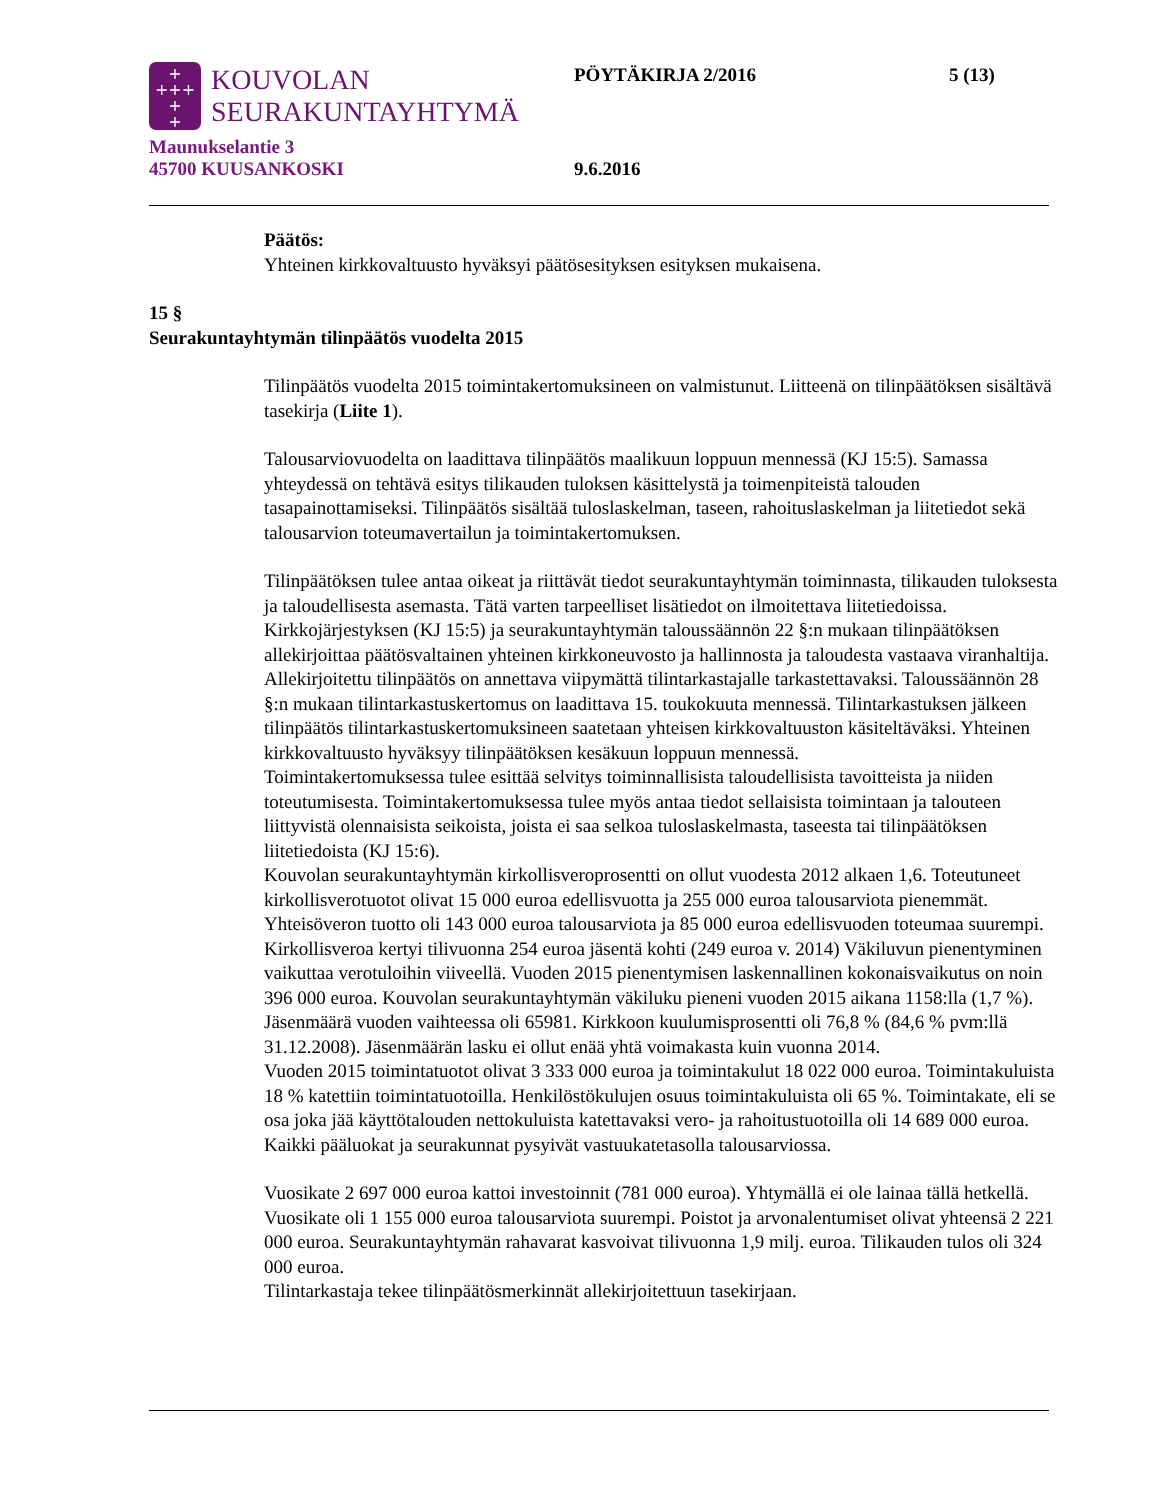+
+++
+
+
KOUVOLAN
SEURAKUNTAYHTYMÄ
PÖYTÄKIRJA 2/2016 5 (13)
Maunukselantie 3
45700 KUUSANKOSKI 9.6.2016
Päätös:
Yhteinen kirkkovaltuusto hyväksyi päätösesityksen esityksen mukaisena.
15 §
Seurakuntayhtymän tilinpäätös vuodelta 2015
Tilinpäätös vuodelta 2015 toimintakertomuksineen on valmistunut. Liitteenä on tilinpäätöksen sisältävä tasekirja (Liite 1).
Talousarviovuodelta on laadittava tilinpäätös maalikuun loppuun mennessä (KJ 15:5). Samassa yhteydessä on tehtävä esitys tilikauden tuloksen käsittelystä ja toimenpiteistä talouden tasapainottamiseksi. Tilinpäätös sisältää tuloslaskelman, taseen, rahoituslaskelman ja liitetiedot sekä talousarvion toteumavertailun ja toimintakertomuksen.
Tilinpäätöksen tulee antaa oikeat ja riittävät tiedot seurakuntayhtymän toiminnasta, tilikauden tuloksesta ja taloudellisesta asemasta. Tätä varten tarpeelliset lisätiedot on ilmoitettava liitetiedoissa. Kirkkojärjestyksen (KJ 15:5) ja seurakuntayhtymän taloussäännön 22 §:n mukaan tilinpäätöksen allekirjoittaa päätösvaltainen yhteinen kirkkoneuvosto ja hallinnosta ja taloudesta vastaava viranhaltija. Allekirjoitettu tilinpäätös on annettava viipymättä tilintarkastajalle tarkastettavaksi. Taloussäännön 28 §:n mukaan tilintarkastuskertomus on laadittava 15. toukokuuta mennessä. Tilintarkastuksen jälkeen tilinpäätös tilintarkastuskertomuksineen saatetaan yhteisen kirkkovaltuuston käsiteltäväksi. Yhteinen kirkkovaltuusto hyväksyy tilinpäätöksen kesäkuun loppuun mennessä.
Toimintakertomuksessa tulee esittää selvitys toiminnallisista taloudellisista tavoitteista ja niiden toteutumisesta. Toimintakertomuksessa tulee myös antaa tiedot sellaisista toimintaan ja talouteen liittyvistä olennaisista seikoista, joista ei saa selkoa tuloslaskelmasta, taseesta tai tilinpäätöksen liitetiedoista (KJ 15:6).
Kouvolan seurakuntayhtymän kirkollisveroprosentti on ollut vuodesta 2012 alkaen 1,6. Toteutuneet kirkollisverotuotot olivat 15 000 euroa edellisvuotta ja 255 000 euroa talousarviota pienemmät. Yhteisöveron tuotto oli 143 000 euroa talousarviota ja 85 000 euroa edellisvuoden toteumaa suurempi. Kirkollisveroa kertyi tilivuonna 254 euroa jäsentä kohti (249 euroa v. 2014) Väkiluvun pienentyminen vaikuttaa verotuloihin viiveellä. Vuoden 2015 pienentymisen laskennallinen kokonaisvaikutus on noin 396 000 euroa. Kouvolan seurakuntayhtymän väkiluku pieneni vuoden 2015 aikana 1158:lla (1,7 %). Jäsenmäärä vuoden vaihteessa oli 65981. Kirkkoon kuulumisprosentti oli 76,8 % (84,6 % pvm:llä 31.12.2008). Jäsenmäärän lasku ei ollut enää yhtä voimakasta kuin vuonna 2014.
Vuoden 2015 toimintatuotot olivat 3 333 000 euroa ja toimintakulut 18 022 000 euroa. Toimintakuluista 18 % katettiin toimintatuotoilla. Henkilöstökulujen osuus toimintakuluista oli 65 %. Toimintakate, eli se osa joka jää käyttötalouden nettokuluista katettavaksi vero- ja rahoitustuotoilla oli 14 689 000 euroa. Kaikki pääluokat ja seurakunnat pysyivät vastuukatetasolla talousarviossa.
Vuosikate 2 697 000 euroa kattoi investoinnit (781 000 euroa). Yhtymällä ei ole lainaa tällä hetkellä. Vuosikate oli 1 155 000 euroa talousarviota suurempi. Poistot ja arvonalentumiset olivat yhteensä 2 221 000 euroa. Seurakuntayhtymän rahavarat kasvoivat tilivuonna 1,9 milj. euroa. Tilikauden tulos oli 324 000 euroa.
Tilintarkastaja tekee tilinpäätösmerkinnät allekirjoitettuun tasekirjaan.